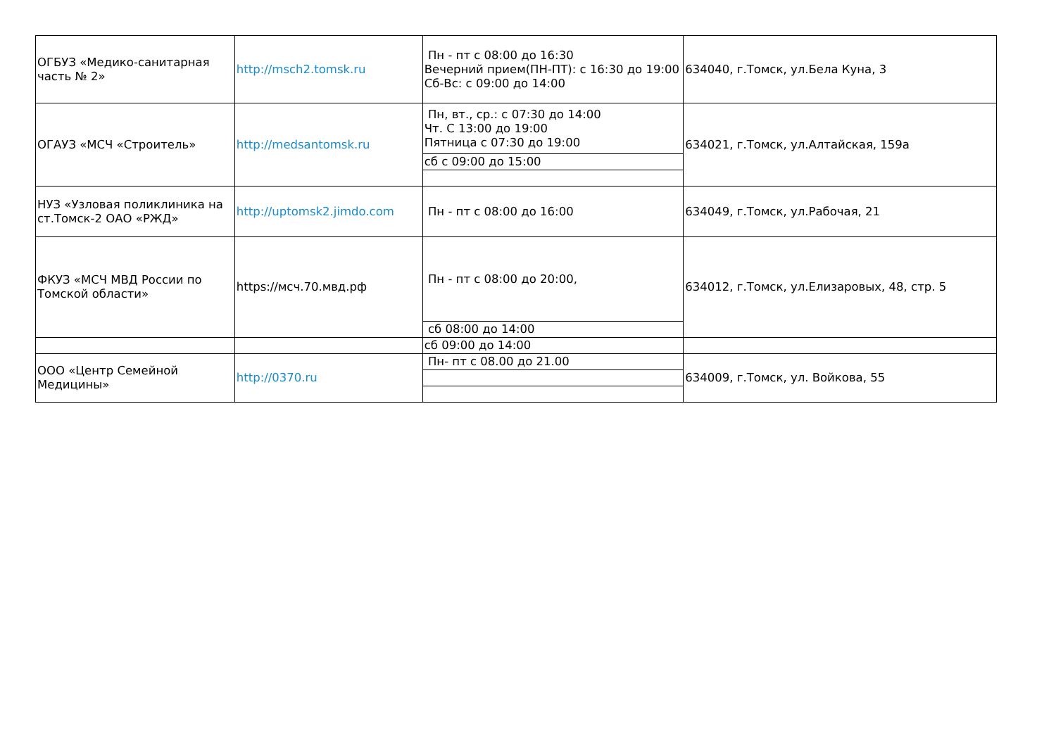| ОГБУЗ «Медико-санитарная часть № 2» | http://msch2.tomsk.ru | Пн - пт с 08:00 до 16:30 Вечерний прием(ПН-ПТ): с 16:30 до 19:00 Сб-Вс: с 09:00 до 14:00 | 634040, г.Томск, ул.Бела Куна, 3 |
| ОГАУЗ «МСЧ «Строитель» | http://medsantomsk.ru | Пн, вт., ср.: с 07:30 до 14:00 Чт. С 13:00 до 19:00 Пятница с 07:30 до 19:00 | 634021, г.Томск, ул.Алтайская, 159а |
| | | сб с 09:00 до 15:00 | |
| НУЗ «Узловая поликлиника на ст.Томск-2 ОАО «РЖД» | http://uptomsk2.jimdo.com | Пн - пт с 08:00 до 16:00 | 634049, г.Томск, ул.Рабочая, 21 |
| ФКУЗ «МСЧ МВД России по Томской области» | https://мсч.70.мвд.рф | Пн - пт с 08:00 до 20:00, | 634012, г.Томск, ул.Елизаровых, 48, стр. 5 |
| | | сб 08:00 до 14:00 | |
| | | сб 09:00 до 14:00 | |
| ООО «Центр Семейной Медицины» | http://0370.ru | Пн- пт с 08.00 до 21.00 | 634009, г.Томск, ул. Войкова, 55 |